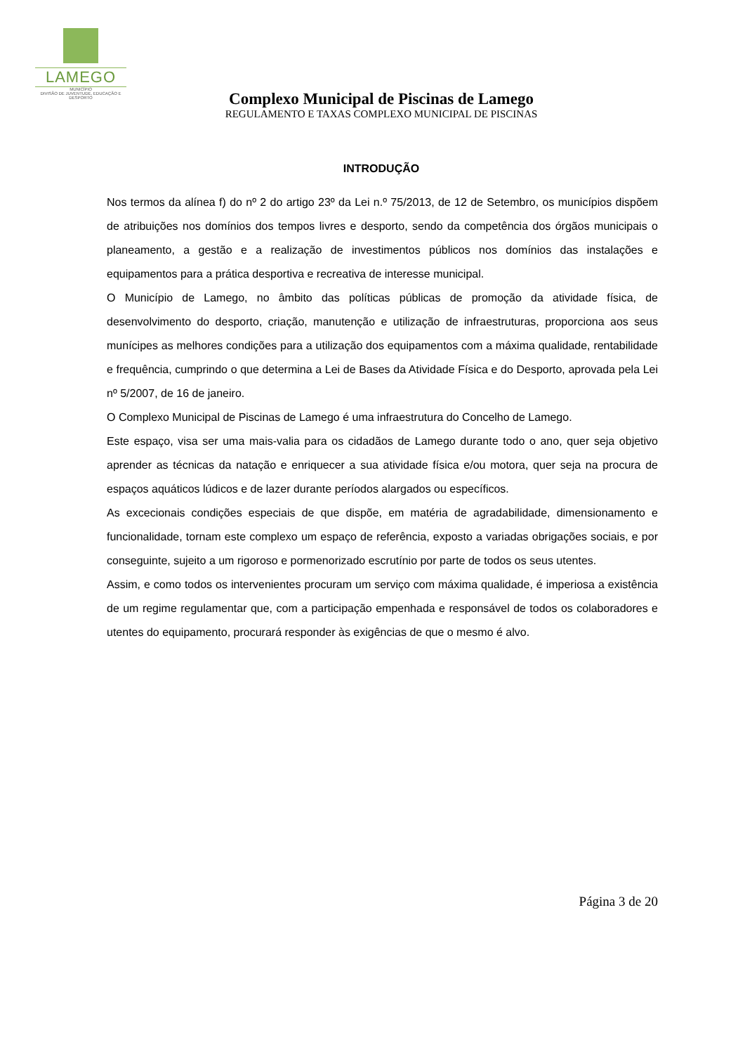LAMEGO
MUNICÍPIO
DIVISÃO DE JUVENTUDE, EDUCAÇÃO E DESPORTO
Complexo Municipal de Piscinas de Lamego
REGULAMENTO E TAXAS COMPLEXO MUNICIPAL DE PISCINAS
INTRODUÇÃO
Nos termos da alínea f) do nº 2 do artigo 23º da Lei n.º 75/2013, de 12 de Setembro, os municípios dispõem de atribuições nos domínios dos tempos livres e desporto, sendo da competência dos órgãos municipais o planeamento, a gestão e a realização de investimentos públicos nos domínios das instalações e equipamentos para a prática desportiva e recreativa de interesse municipal.
O Município de Lamego, no âmbito das políticas públicas de promoção da atividade física, de desenvolvimento do desporto, criação, manutenção e utilização de infraestruturas, proporciona aos seus munícipes as melhores condições para a utilização dos equipamentos com a máxima qualidade, rentabilidade e frequência, cumprindo o que determina a Lei de Bases da Atividade Física e do Desporto, aprovada pela Lei nº 5/2007, de 16 de janeiro.
O Complexo Municipal de Piscinas de Lamego é uma infraestrutura do Concelho de Lamego.
Este espaço, visa ser uma mais-valia para os cidadãos de Lamego durante todo o ano, quer seja objetivo aprender as técnicas da natação e enriquecer a sua atividade física e/ou motora, quer seja na procura de espaços aquáticos lúdicos e de lazer durante períodos alargados ou específicos.
As excecionais condições especiais de que dispõe, em matéria de agradabilidade, dimensionamento e funcionalidade, tornam este complexo um espaço de referência, exposto a variadas obrigações sociais, e por conseguinte, sujeito a um rigoroso e pormenorizado escrutínio por parte de todos os seus utentes.
Assim, e como todos os intervenientes procuram um serviço com máxima qualidade, é imperiosa a existência de um regime regulamentar que, com a participação empenhada e responsável de todos os colaboradores e utentes do equipamento, procurará responder às exigências de que o mesmo é alvo.
Página 3 de 20